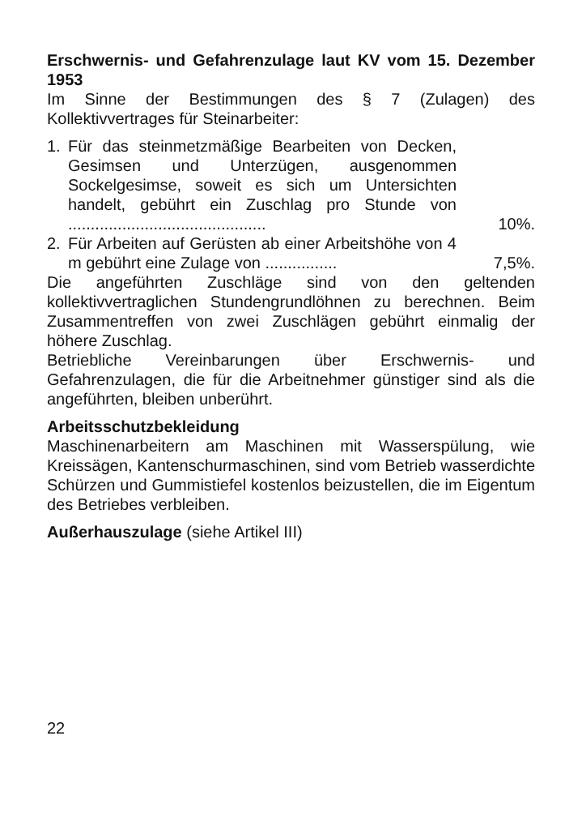Erschwernis- und Gefahrenzulage laut KV vom 15. Dezember 1953
Im Sinne der Bestimmungen des § 7 (Zulagen) des Kollektivvertrages für Steinarbeiter:
1. Für das steinmetzmäßige Bearbeiten von Decken, Gesimsen und Unterzügen, ausgenommen Sockelgesimse, soweit es sich um Untersichten handelt, gebührt ein Zuschlag pro Stunde von ............................................
10%.
2. Für Arbeiten auf Gerüsten ab einer Arbeitshöhe von 4 m gebührt eine Zulage von ................
7,5%.
Die angeführten Zuschläge sind von den geltenden kollektivvertraglichen Stundengrundlöhnen zu berechnen. Beim Zusammentreffen von zwei Zuschlägen gebührt einmalig der höhere Zuschlag.
Betriebliche Vereinbarungen über Erschwernis- und Gefahrenzulagen, die für die Arbeitnehmer günstiger sind als die angeführten, bleiben unberührt.
Arbeitsschutzbekleidung
Maschinenarbeitern am Maschinen mit Wasserspülung, wie Kreissägen, Kantenschurmaschinen, sind vom Betrieb wasserdichte Schürzen und Gummistiefel kostenlos beizustellen, die im Eigentum des Betriebes verbleiben.
Außerhauszulage (siehe Artikel III)
22